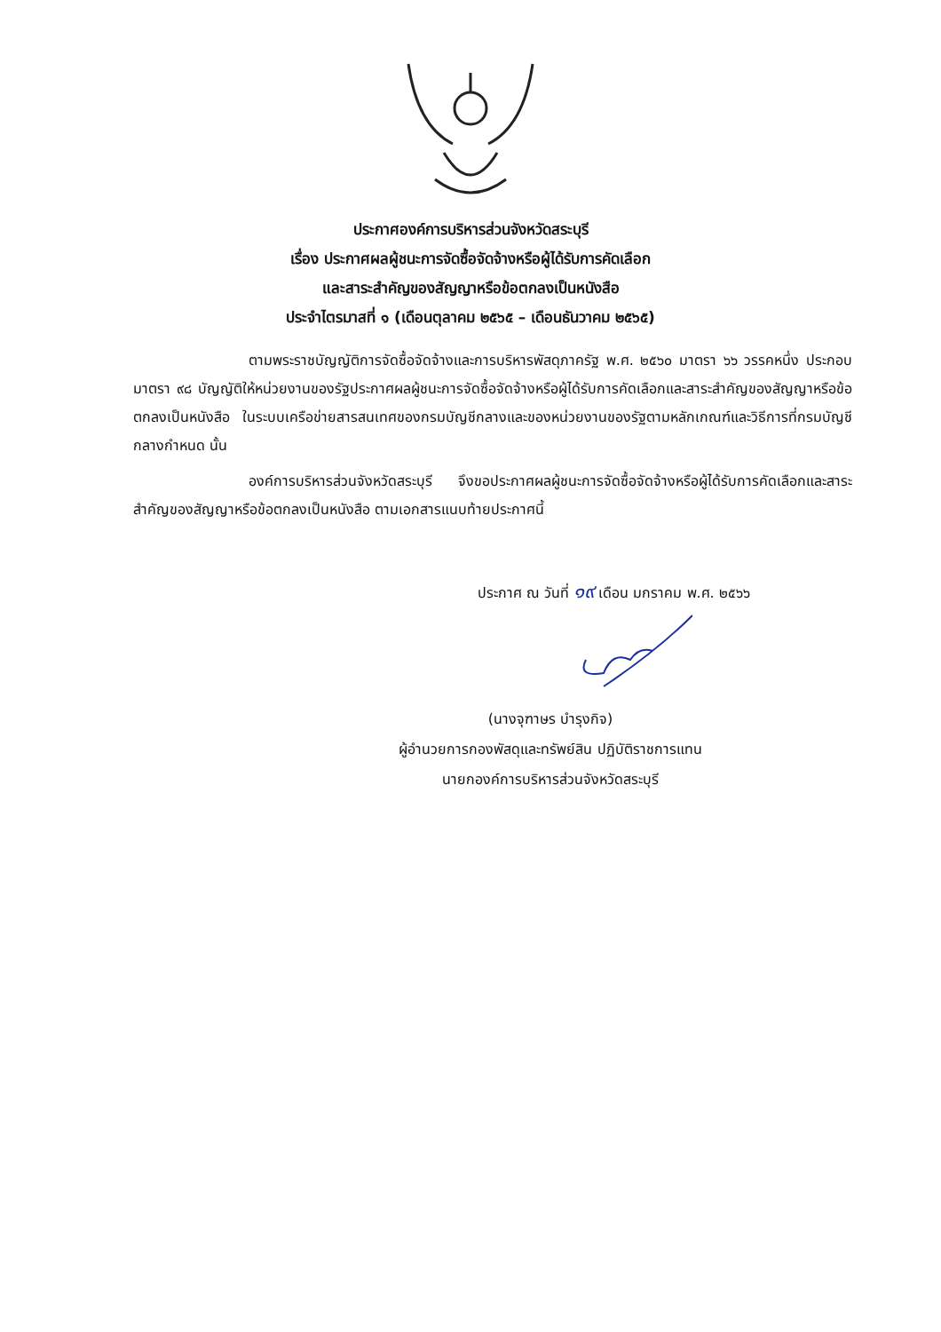ประกาศองค์การบริหารส่วนจังหวัดสระบุรี
เรื่อง ประกาศผลผู้ชนะการจัดซื้อจัดจ้างหรือผู้ได้รับการคัดเลือก
และสาระสำคัญของสัญญาหรือข้อตกลงเป็นหนังสือ
ประจำไตรมาสที่ ๑ (เดือนตุลาคม ๒๕๖๕ – เดือนธันวาคม ๒๕๖๕)
ตามพระราชบัญญัติการจัดซื้อจัดจ้างและการบริหารพัสดุภาครัฐ พ.ศ. ๒๕๖๐ มาตรา ๖๖ วรรคหนึ่ง ประกอบมาตรา ๙๘ บัญญัติให้หน่วยงานของรัฐประกาศผลผู้ชนะการจัดซื้อจัดจ้างหรือผู้ได้รับการคัดเลือกและสาระสำคัญของสัญญาหรือข้อตกลงเป็นหนังสือ ในระบบเครือข่ายสารสนเทศของกรมบัญชีกลางและของหน่วยงานของรัฐตามหลักเกณฑ์และวิธีการที่กรมบัญชีกลางกำหนด นั้น
องค์การบริหารส่วนจังหวัดสระบุรี จึงขอประกาศผลผู้ชนะการจัดซื้อจัดจ้างหรือผู้ได้รับการคัดเลือกและสาระสำคัญของสัญญาหรือข้อตกลงเป็นหนังสือ ตามเอกสารแนบท้ายประกาศนี้
ประกาศ ณ วันที่ ๑๙ เดือน มกราคม พ.ศ. ๒๕๖๖
(นางจุฑาษร บำรุงกิจ)
ผู้อำนวยการกองพัสดุและทรัพย์สิน ปฏิบัติราชการแทน
นายกองค์การบริหารส่วนจังหวัดสระบุรี